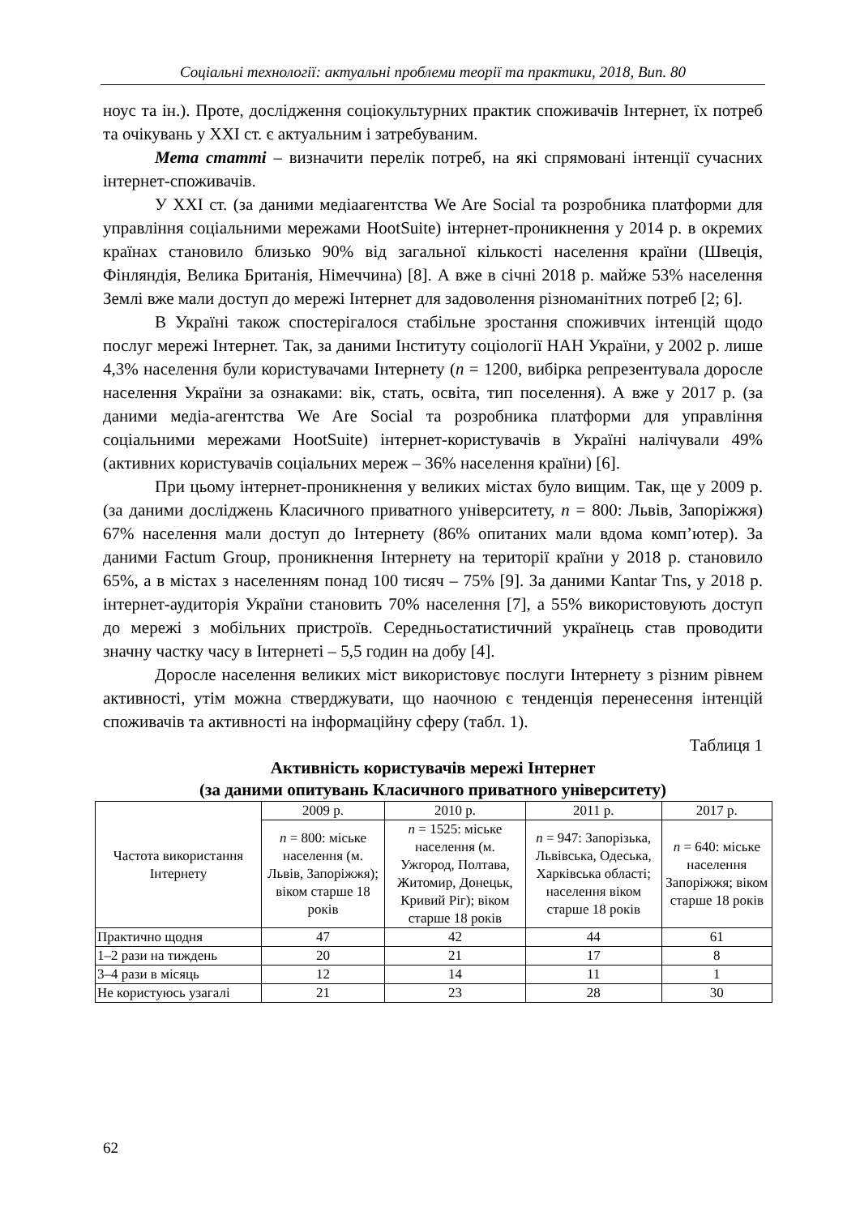Соціальні технології: актуальні проблеми теорії та практики, 2018, Вип. 80
ноус та ін.). Проте, дослідження соціокультурних практик споживачів Інтернет, їх потреб та очікувань у XXI ст. є актуальним і затребуваним.
Мета статті – визначити перелік потреб, на які спрямовані інтенції сучасних інтернет-споживачів.
У XXI ст. (за даними медіаагентства We Are Social та розробника платформи для управління соціальними мережами HootSuite) інтернет-проникнення у 2014 р. в окремих країнах становило близько 90% від загальної кількості населення країни (Швеція, Фінляндія, Велика Британія, Німеччина) [8]. А вже в січні 2018 р. майже 53% населення Землі вже мали доступ до мережі Інтернет для задоволення різноманітних потреб [2; 6].
В Україні також спостерігалося стабільне зростання споживчих інтенцій щодо послуг мережі Інтернет. Так, за даними Інституту соціології НАН України, у 2002 р. лише 4,3% населення були користувачами Інтернету (n = 1200, вибірка репрезентувала доросле населення України за ознаками: вік, стать, освіта, тип поселення). А вже у 2017 р. (за даними медіа-агентства We Are Social та розробника платформи для управління соціальними мережами HootSuite) інтернет-користувачів в Україні налічували 49% (активних користувачів соціальних мереж – 36% населення країни) [6].
При цьому інтернет-проникнення у великих містах було вищим. Так, ще у 2009 р. (за даними досліджень Класичного приватного університету, n = 800: Львів, Запоріжжя) 67% населення мали доступ до Інтернету (86% опитаних мали вдома комп’ютер). За даними Factum Group, проникнення Інтернету на території країни у 2018 р. становило 65%, а в містах з населенням понад 100 тисяч – 75% [9]. За даними Kantar Tns, у 2018 р. інтернет-аудиторія України становить 70% населення [7], а 55% використовують доступ до мережі з мобільних пристроїв. Середньостатистичний українець став проводити значну частку часу в Інтернеті – 5,5 годин на добу [4].
Доросле населення великих міст використовує послуги Інтернету з різним рівнем активності, утім можна стверджувати, що наочною є тенденція перенесення інтенцій споживачів та активності на інформаційну сферу (табл. 1).
Таблиця 1
Активність користувачів мережі Інтернет
(за даними опитувань Класичного приватного університету)
| Частота використання Інтернету | 2009 р. | 2010 р. | 2011 р. | 2017 р. |
| --- | --- | --- | --- | --- |
| | n = 800: міське населення (м. Львів, Запоріжжя); віком старше 18 років | n = 1525: міське населення (м. Ужгород, Полтава, Житомир, Донецьк, Кривий Ріг); віком старше 18 років | n = 947: Запорізька, Львівська, Одеська, Харківська області; населення віком старше 18 років | n = 640: міське населення Запоріжжя; віком старше 18 років |
| Практично щодня | 47 | 42 | 44 | 61 |
| 1–2 рази на тиждень | 20 | 21 | 17 | 8 |
| 3–4 рази в місяць | 12 | 14 | 11 | 1 |
| Не користуюсь узагалі | 21 | 23 | 28 | 30 |
62